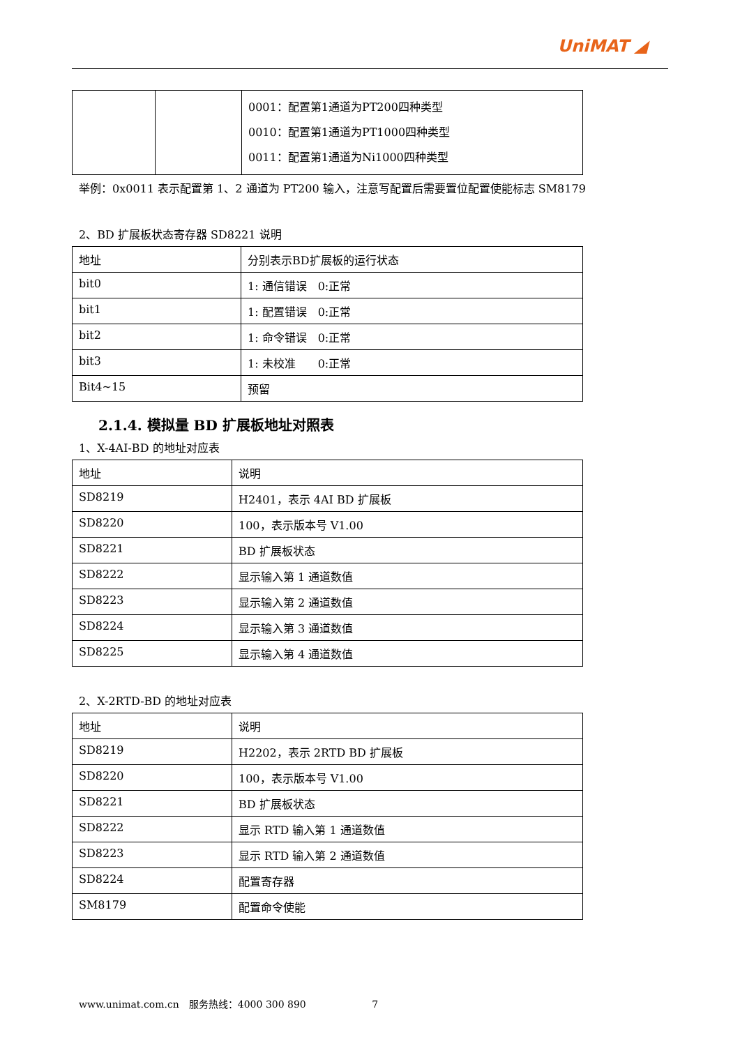UniMAT ◢
| | | 0001：配置第1通道为PT200四种类型 0010：配置第1通道为PT1000四种类型 0011：配置第1通道为Ni1000四种类型 |
举例：0x0011 表示配置第 1、2 通道为 PT200 输入，注意写配置后需要置位配置使能标志 SM8179
2、BD 扩展板状态寄存器 SD8221 说明
| 地址 | 分别表示BD扩展板的运行状态 |
| bit0 | 1: 通信错误 0:正常 |
| bit1 | 1: 配置错误 0:正常 |
| bit2 | 1: 命令错误 0:正常 |
| bit3 | 1: 未校准 0:正常 |
| Bit4~15 | 预留 |
2.1.4. 模拟量 BD 扩展板地址对照表
1、X-4AI-BD 的地址对应表
| 地址 | 说明 |
| SD8219 | H2401，表示 4AI BD 扩展板 |
| SD8220 | 100，表示版本号 V1.00 |
| SD8221 | BD 扩展板状态 |
| SD8222 | 显示输入第 1 通道数值 |
| SD8223 | 显示输入第 2 通道数值 |
| SD8224 | 显示输入第 3 通道数值 |
| SD8225 | 显示输入第 4 通道数值 |
2、X-2RTD-BD 的地址对应表
| 地址 | 说明 |
| SD8219 | H2202，表示 2RTD BD 扩展板 |
| SD8220 | 100，表示版本号 V1.00 |
| SD8221 | BD 扩展板状态 |
| SD8222 | 显示 RTD 输入第 1 通道数值 |
| SD8223 | 显示 RTD 输入第 2 通道数值 |
| SD8224 | 配置寄存器 |
| SM8179 | 配置命令使能 |
www.unimat.com.cn　服务热线：4000 300 890 7